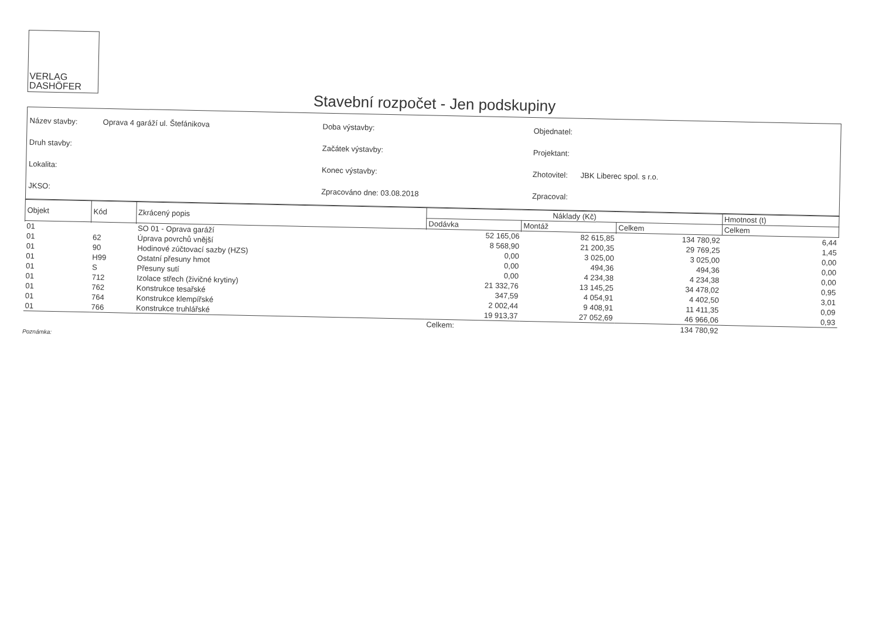VERLAG
DASHÖFER
Stavební rozpočet - Jen podskupiny
Název stavby: Oprava 4 garáží ul. Štefánikova
Druh stavby:
Lokalita:
JKSO:
Doba výstavby:
Začátek výstavby:
Konec výstavby:
Zpracováno dne: 03.08.2018
Objednatel:
Projektant:
Zhotovitel: JBK Liberec spol. s r.o.
Zpracoval:
| Objekt | Kód | Zkrácený popis | Náklady (Kč) | | | Hmotnost (t) |
| --- | --- | --- | --- | --- | --- | --- |
| | | | Dodávka | Montáž | Celkem | Celkem |
| 01 | | SO 01 - Oprava garáží | 52 165,06 | 82 615,85 | 134 780,92 | 6,44 |
| 01 | 62 | Úprava povrchů vnější | 8 568,90 | 21 200,35 | 29 769,25 | 1,45 |
| 01 | 90 | Hodinové zúčtovací sazby (HZS) | 0,00 | 3 025,00 | 3 025,00 | 0,00 |
| 01 | H99 | Ostatní přesuny hmot | 0,00 | 494,36 | 494,36 | 0,00 |
| 01 | S | Přesuny sutí | 0,00 | 4 234,38 | 4 234,38 | 0,00 |
| 01 | 712 | Izolace střech (živičné krytiny) | 21 332,76 | 13 145,25 | 34 478,02 | 0,95 |
| 01 | 762 | Konstrukce tesařské | 347,59 | 4 054,91 | 4 402,50 | 3,01 |
| 01 | 764 | Konstrukce klempířské | 2 002,44 | 9 408,91 | 11 411,35 | 0,09 |
| 01 | 766 | Konstrukce truhlářské | 19 913,37 | 27 052,69 | 46 966,06 | 0,93 |
| | | | Celkem: | | 134 780,92 | |
Poznámka: